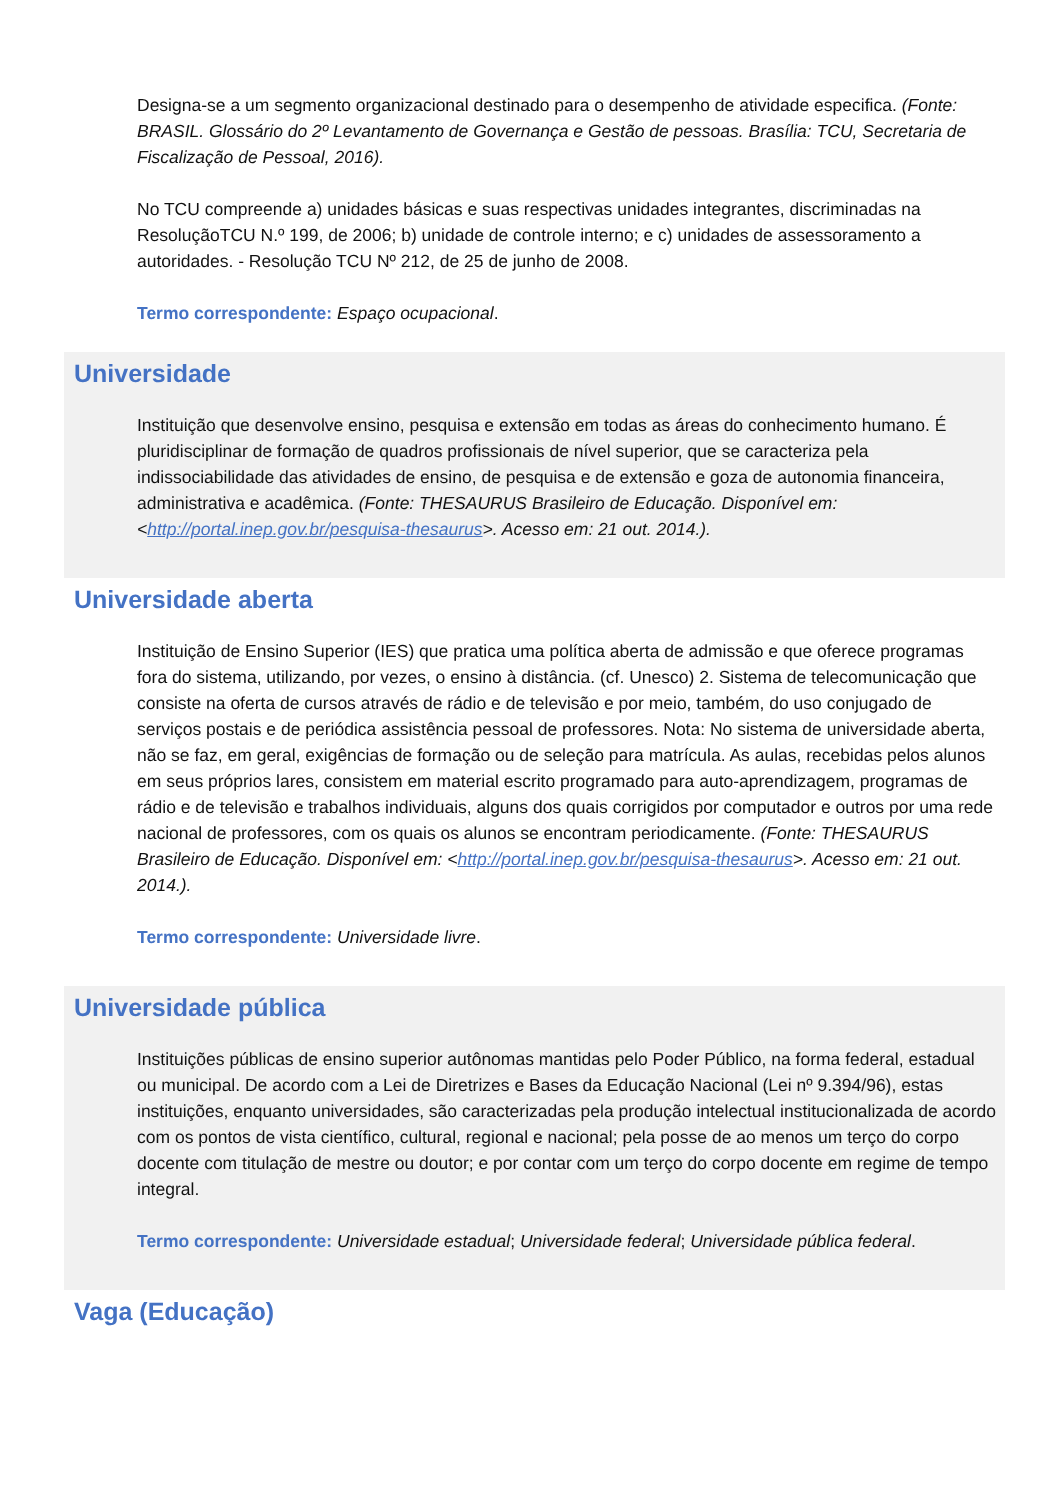Designa-se a um segmento organizacional destinado para o desempenho de atividade especifica. (Fonte: BRASIL. Glossário do 2º Levantamento de Governança e Gestão de pessoas. Brasília: TCU, Secretaria de Fiscalização de Pessoal, 2016).
No TCU compreende a) unidades básicas e suas respectivas unidades integrantes, discriminadas na ResoluçãoTCU N.º 199, de 2006; b) unidade de controle interno; e c) unidades de assessoramento a autoridades. - Resolução TCU Nº 212, de 25 de junho de 2008.
Termo correspondente: Espaço ocupacional.
Universidade
Instituição que desenvolve ensino, pesquisa e extensão em todas as áreas do conhecimento humano. É pluridisciplinar de formação de quadros profissionais de nível superior, que se caracteriza pela indissociabilidade das atividades de ensino, de pesquisa e de extensão e goza de autonomia financeira, administrativa e acadêmica. (Fonte: THESAURUS Brasileiro de Educação. Disponível em: <http://portal.inep.gov.br/pesquisa-thesaurus>. Acesso em: 21 out. 2014.).
Universidade aberta
Instituição de Ensino Superior (IES) que pratica uma política aberta de admissão e que oferece programas fora do sistema, utilizando, por vezes, o ensino à distância. (cf. Unesco) 2. Sistema de telecomunicação que consiste na oferta de cursos através de rádio e de televisão e por meio, também, do uso conjugado de serviços postais e de periódica assistência pessoal de professores. Nota: No sistema de universidade aberta, não se faz, em geral, exigências de formação ou de seleção para matrícula. As aulas, recebidas pelos alunos em seus próprios lares, consistem em material escrito programado para auto-aprendizagem, programas de rádio e de televisão e trabalhos individuais, alguns dos quais corrigidos por computador e outros por uma rede nacional de professores, com os quais os alunos se encontram periodicamente. (Fonte: THESAURUS Brasileiro de Educação. Disponível em: <http://portal.inep.gov.br/pesquisa-thesaurus>. Acesso em: 21 out. 2014.).
Termo correspondente: Universidade livre.
Universidade pública
Instituições públicas de ensino superior autônomas mantidas pelo Poder Público, na forma federal, estadual ou municipal. De acordo com a Lei de Diretrizes e Bases da Educação Nacional (Lei nº 9.394/96), estas instituições, enquanto universidades, são caracterizadas pela produção intelectual institucionalizada de acordo com os pontos de vista científico, cultural, regional e nacional; pela posse de ao menos um terço do corpo docente com titulação de mestre ou doutor; e por contar com um terço do corpo docente em regime de tempo integral.
Termo correspondente: Universidade estadual; Universidade federal; Universidade pública federal.
Vaga (Educação)